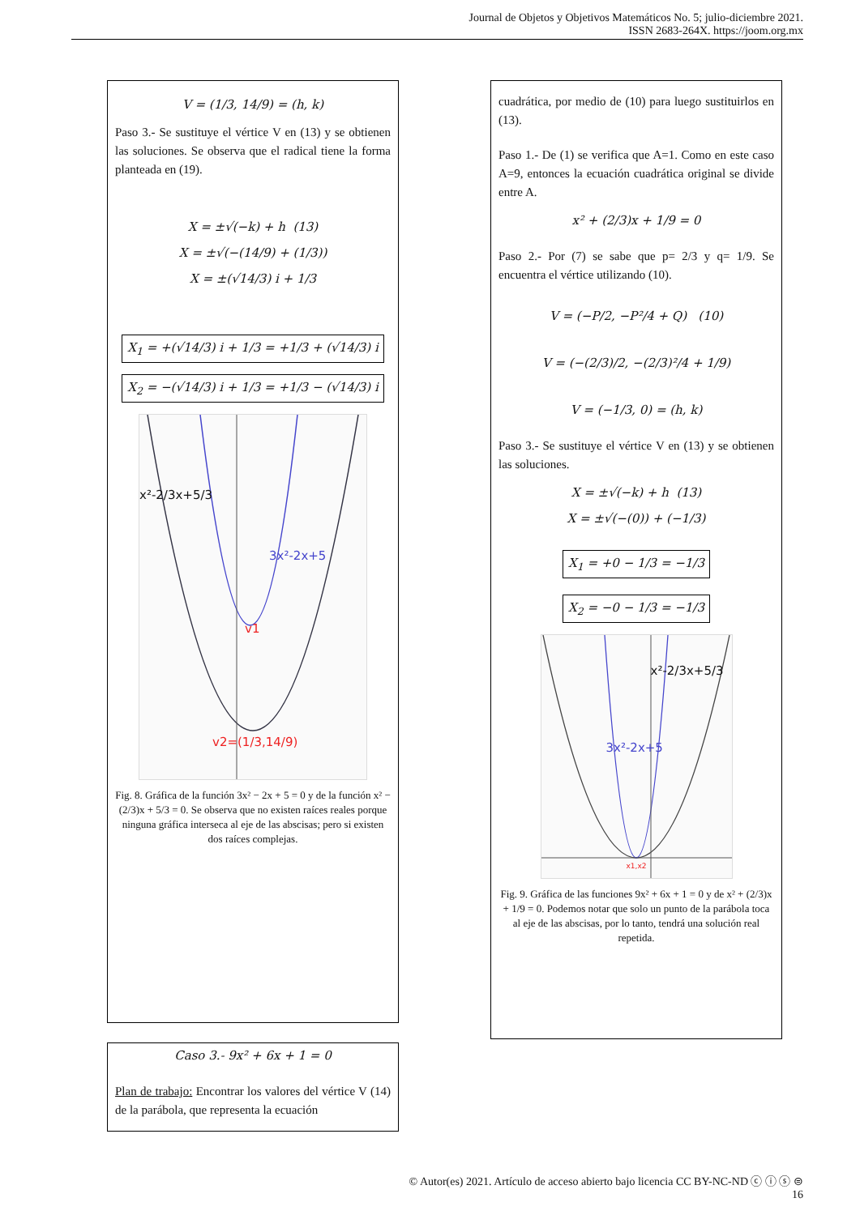Journal de Objetos y Objetivos Matemáticos No. 5; julio-diciembre 2021.
ISSN 2683-264X. https://joom.org.mx
V = (1/3, 14/9) = (h, k)
Paso 3.- Se sustituye el vértice V en (13) y se obtienen las soluciones. Se observa que el radical tiene la forma planteada en (19).
X = ±√(−k) + h (13)
X = ±√(−(14/9) + (1/3))
X = ±(√14/3) i + 1/3
X<sub>1</sub> = +(√14/3) i + 1/3 = +1/3 + (√14/3) i
X<sub>2</sub> = −(√14/3) i + 1/3 = +1/3 − (√14/3) i
x²-2/3x+5/3
3x²-2x+5
v1
v2=(1/3,14/9)
Fig. 8. Gráfica de la función 3x² − 2x + 5 = 0 y de la función x² − (2/3)x + 5/3 = 0. Se observa que no existen raíces reales porque ninguna gráfica interseca al eje de las abscisas; pero si existen dos raíces complejas.
Caso 3.- 9x² + 6x + 1 = 0
Plan de trabajo: Encontrar los valores del vértice V (14) de la parábola, que representa la ecuación
cuadrática, por medio de (10) para luego sustituirlos en (13).
Paso 1.- De (1) se verifica que A=1. Como en este caso A=9, entonces la ecuación cuadrática original se divide entre A.
x² + (2/3)x + 1/9 = 0
Paso 2.- Por (7) se sabe que p= 2/3 y q= 1/9. Se encuentra el vértice utilizando (10).
V = (−P/2, −P²/4 + Q) (10)
V = (−(2/3)/2, −(2/3)²/4 + 1/9)
V = (−1/3, 0) = (h, k)
Paso 3.- Se sustituye el vértice V en (13) y se obtienen las soluciones.
X = ±√(−k) + h (13)
X = ±√(−(0)) + (−1/3)
X<sub>1</sub> = +0 − 1/3 = −1/3
X<sub>2</sub> = −0 − 1/3 = −1/3
x²-2/3x+5/3
3x²-2x+5
x1,x2
Fig. 9. Gráfica de las funciones 9x² + 6x + 1 = 0 y de x² + (2/3)x + 1/9 = 0. Podemos notar que solo un punto de la parábola toca al eje de las abscisas, por lo tanto, tendrá una solución real repetida.
© Autor(es) 2021. Artículo de acceso abierto bajo licencia CC BY-NC-ND ⓒ ⓘ ⓢ ⊜
16